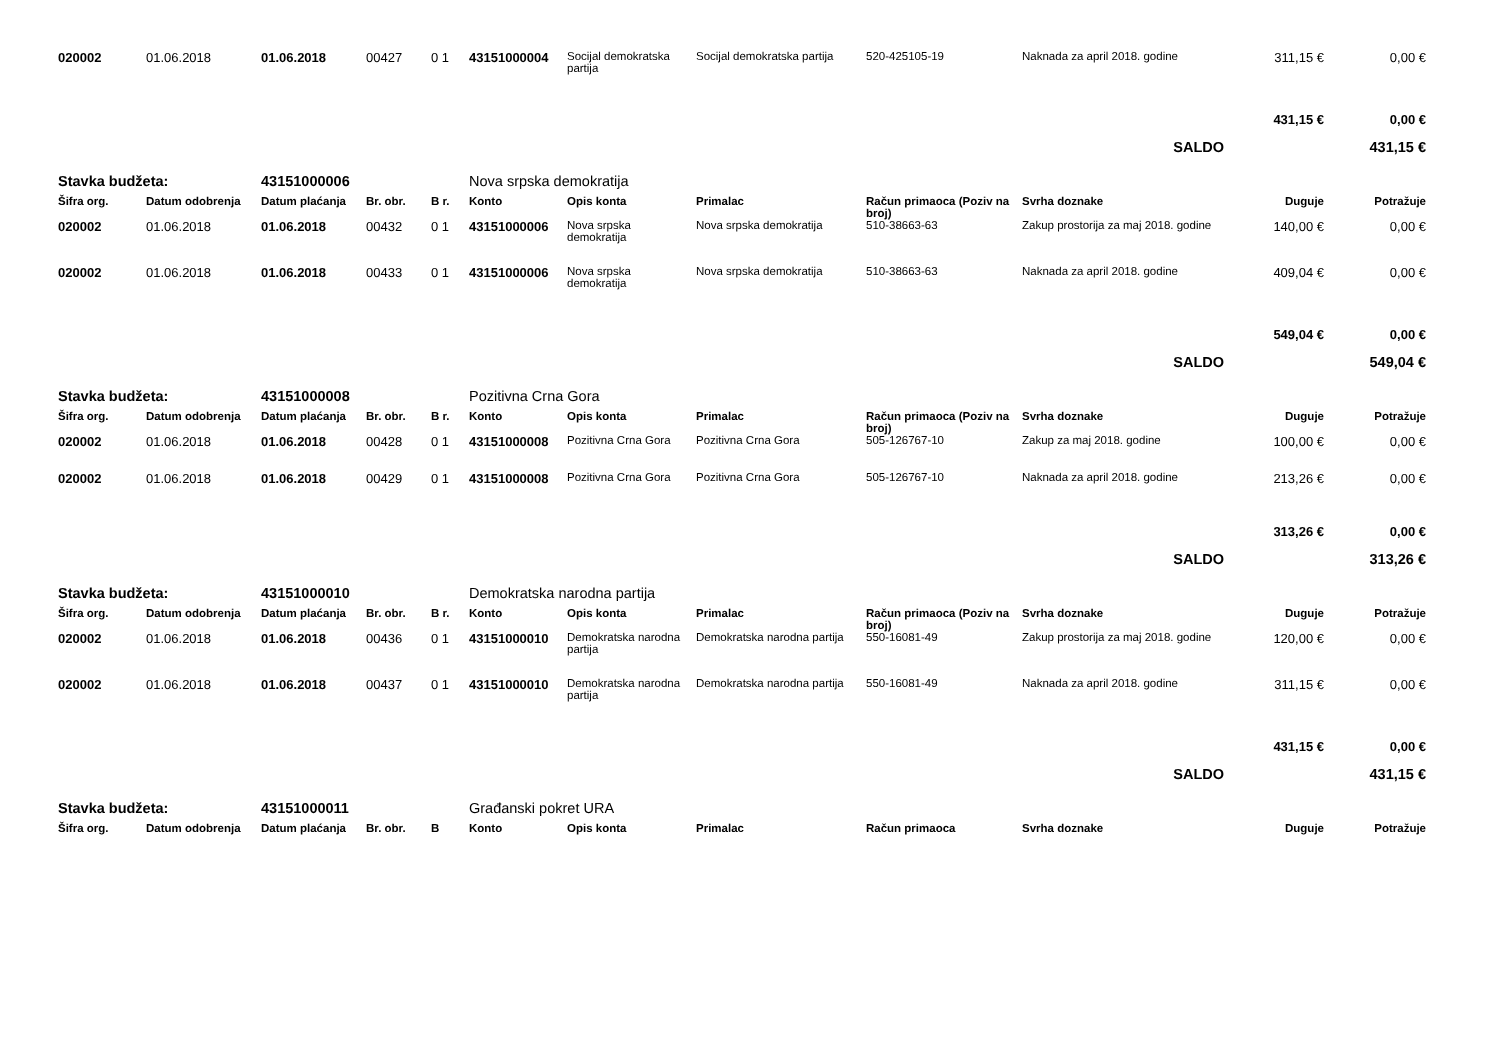| 020002 | 01.06.2018 | 01.06.2018 | 00427 | 0 1 | 43151000004 | Socijal demokratska partija | Socijal demokratska partija | 520-425105-19 | Naknada za april 2018. godine | 311,15 € | 0,00 € |
| | | | | | | | | | | 431,15 € | 0,00 € |
| SALDO | | | | | | | | | | | 431,15 € |
| Stavka budžeta: | | 43151000006 | | | Nova srpska demokratija | | | | | | |
| Šifra org. | Datum odobrenja | Datum plaćanja | Br. obr. | B r. | Konto | Opis konta | Primalac | Račun primaoca (Poziv na broj) | Svrha doznake | Duguje | Potražuje |
| 020002 | 01.06.2018 | 01.06.2018 | 00432 | 0 1 | 43151000006 | Nova srpska demokratija | Nova srpska demokratija | 510-38663-63 | Zakup prostorija za maj 2018. godine | 140,00 € | 0,00 € |
| 020002 | 01.06.2018 | 01.06.2018 | 00433 | 0 1 | 43151000006 | Nova srpska demokratija | Nova srpska demokratija | 510-38663-63 | Naknada za april 2018. godine | 409,04 € | 0,00 € |
| | | | | | | | | | | 549,04 € | 0,00 € |
| SALDO | | | | | | | | | | | 549,04 € |
| Stavka budžeta: | | 43151000008 | | | Pozitivna Crna Gora | | | | | | |
| Šifra org. | Datum odobrenja | Datum plaćanja | Br. obr. | B r. | Konto | Opis konta | Primalac | Račun primaoca (Poziv na broj) | Svrha doznake | Duguje | Potražuje |
| 020002 | 01.06.2018 | 01.06.2018 | 00428 | 0 1 | 43151000008 | Pozitivna Crna Gora | Pozitivna Crna Gora | 505-126767-10 | Zakup za maj 2018. godine | 100,00 € | 0,00 € |
| 020002 | 01.06.2018 | 01.06.2018 | 00429 | 0 1 | 43151000008 | Pozitivna Crna Gora | Pozitivna Crna Gora | 505-126767-10 | Naknada za april 2018. godine | 213,26 € | 0,00 € |
| | | | | | | | | | | 313,26 € | 0,00 € |
| SALDO | | | | | | | | | | | 313,26 € |
| Stavka budžeta: | | 43151000010 | | | Demokratska narodna partija | | | | | | |
| Šifra org. | Datum odobrenja | Datum plaćanja | Br. obr. | B r. | Konto | Opis konta | Primalac | Račun primaoca (Poziv na broj) | Svrha doznake | Duguje | Potražuje |
| 020002 | 01.06.2018 | 01.06.2018 | 00436 | 0 1 | 43151000010 | Demokratska narodna partija | Demokratska narodna partija | 550-16081-49 | Zakup prostorija za maj 2018. godine | 120,00 € | 0,00 € |
| 020002 | 01.06.2018 | 01.06.2018 | 00437 | 0 1 | 43151000010 | Demokratska narodna partija | Demokratska narodna partija | 550-16081-49 | Naknada za april 2018. godine | 311,15 € | 0,00 € |
| | | | | | | | | | | 431,15 € | 0,00 € |
| SALDO | | | | | | | | | | | 431,15 € |
| Stavka budžeta: | | 43151000011 | | | Građanski pokret URA | | | | | | |
| Šifra org. | Datum odobrenja | Datum plaćanja | Br. obr. | B | Konto | Opis konta | Primalac | Račun primaoca | Svrha doznake | Duguje | Potražuje |